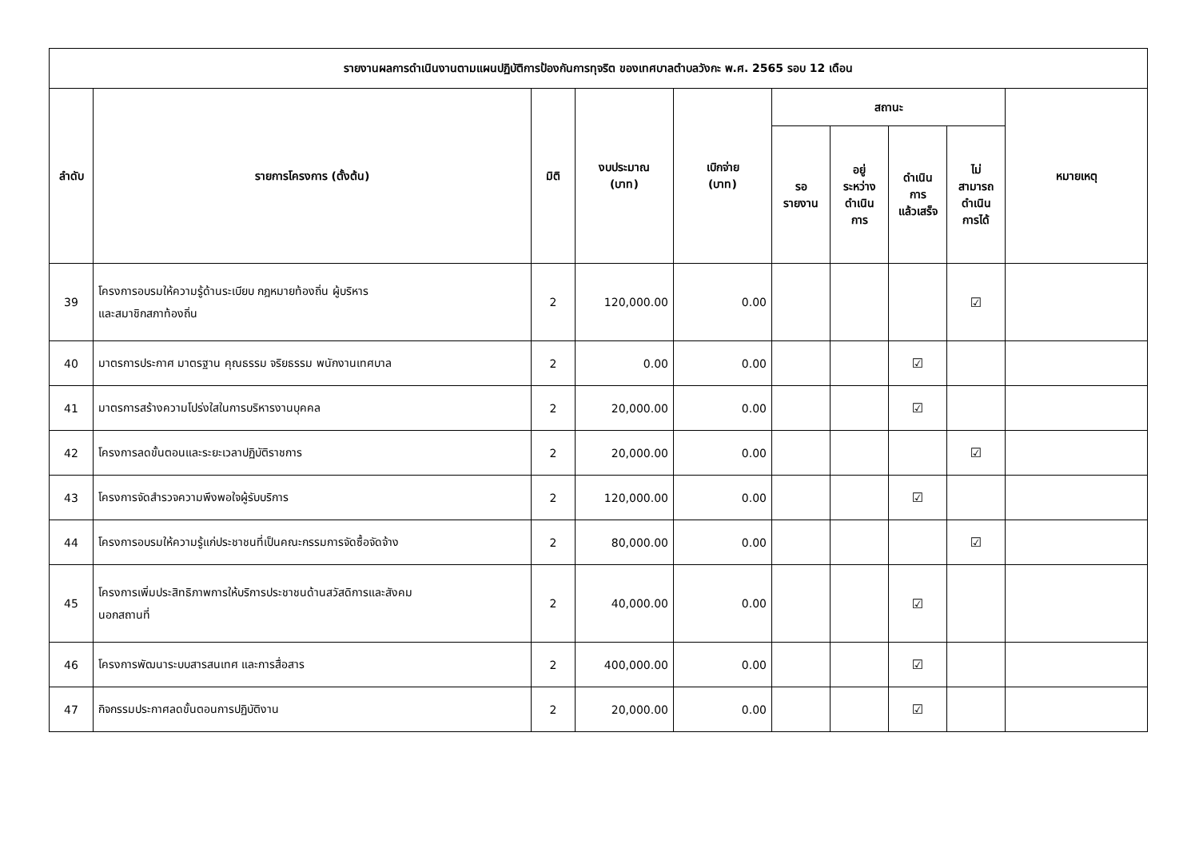| รายงานผลการดำเนินงานตามแผนปฏิบัติการป้องกันการทุจริต ของเทศบาลตำบลวังกะ พ.ศ. 2565 รอบ 12 เดือน | | | | | | | | | |
| --- | --- | --- | --- | --- | --- | --- | --- | --- | --- |
| ลำดับ | รายการโครงการ (ตั้งต้น) | มิติ | งบประมาณ (บาท) | เบิกจ่าย (บาท) | สถานะ | | | | หมายเหตุ |
| | | | | | รอ รายงาน | อยู่ ระหว่าง ดำเนิน การ | ดำเนิน การ แล้วเสร็จ | ไม่ สามารถ ดำเนิน การได้ | |
| 39 | โครงการอบรมให้ความรู้ด้านระเบียบ กฎหมายท้องถิ่น ผู้บริหาร และสมาชิกสภาท้องถิ่น | 2 | 120,000.00 | 0.00 | | | | ☑ | |
| 40 | มาตรการประกาศ มาตรฐาน คุณธรรม จริยธรรม พนักงานเทศบาล | 2 | 0.00 | 0.00 | | | ☑ | | |
| 41 | มาตรการสร้างความโปร่งใสในการบริหารงานบุคคล | 2 | 20,000.00 | 0.00 | | | ☑ | | |
| 42 | โครงการลดขั้นตอนและระยะเวลาปฏิบัติราชการ | 2 | 20,000.00 | 0.00 | | | | ☑ | |
| 43 | โครงการจัดสำรวจความพึงพอใจผู้รับบริการ | 2 | 120,000.00 | 0.00 | | | ☑ | | |
| 44 | โครงการอบรมให้ความรู้แก่ประชาชนที่เป็นคณะกรรมการจัดซื้อจัดจ้าง | 2 | 80,000.00 | 0.00 | | | | ☑ | |
| 45 | โครงการเพิ่มประสิทธิภาพการให้บริการประชาชนด้านสวัสดิการและสังคม นอกสถานที่ | 2 | 40,000.00 | 0.00 | | | ☑ | | |
| 46 | โครงการพัฒนาระบบสารสนเทศ และการสื่อสาร | 2 | 400,000.00 | 0.00 | | | ☑ | | |
| 47 | กิจกรรมประกาศลดขั้นตอนการปฏิบัติงาน | 2 | 20,000.00 | 0.00 | | | ☑ | | |